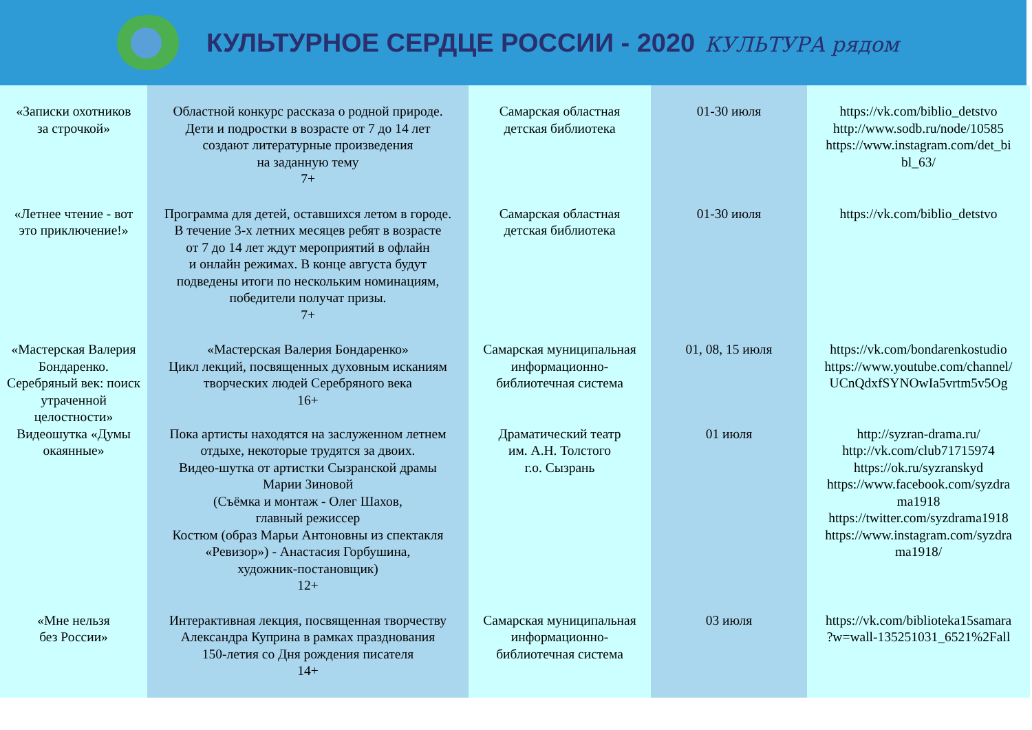КУЛЬТУРНОЕ СЕРДЦЕ РОССИИ - 2020 КУЛЬТУРА рядом
| «Записки охотников за строчкой» | Областной конкурс рассказа о родной природе. Дети и подростки в возрасте от 7 до 14 лет создают литературные произведения на заданную тему 7+ | Самарская областная детская библиотека | 01-30 июля | https://vk.com/biblio_detstvo http://www.sodb.ru/node/10585 https://www.instagram.com/det_bi bl_63/ |
| «Летнее чтение - вот это приключение!» | Программа для детей, оставшихся летом в городе. В течение 3-х летних месяцев ребят в возрасте от 7 до 14 лет ждут мероприятий в офлайн и онлайн режимах. В конце августа будут подведены итоги по нескольким номинациям, победители получат призы. 7+ | Самарская областная детская библиотека | 01-30 июля | https://vk.com/biblio_detstvo |
| «Мастерская Валерия Бондаренко. Серебряный век: поиск утраченной целостности» | «Мастерская Валерия Бондаренко» Цикл лекций, посвященных духовным исканиям творческих людей Серебряного века 16+ | Самарская муниципальная информационно- библиотечная система | 01, 08, 15 июля | https://vk.com/bondarenkostudio https://www.youtube.com/channel/ UCnQdxfSYNOwIa5vrtm5v5Og |
| Видеошутка «Думы окаянные» | Пока артисты находятся на заслуженном летнем отдыхе, некоторые трудятся за двоих. Видео-шутка от артистки Сызранской драмы Марии Зиновой (Съёмка и монтаж - Олег Шахов, главный режиссер Костюм (образ Марьи Антоновны из спектакля «Ревизор») - Анастасия Горбушина, художник-постановщик) 12+ | Драматический театр им. А.Н. Толстого г.о. Сызрань | 01 июля | http://syzran-drama.ru/ http://vk.com/club71715974 https://ok.ru/syzranskyd https://www.facebook.com/syzdra ma1918 https://twitter.com/syzdrama1918 https://www.instagram.com/syzdra ma1918/ |
| «Мне нельзя без России» | Интерактивная лекция, посвященная творчеству Александра Куприна в рамках празднования 150-летия со Дня рождения писателя 14+ | Самарская муниципальная информационно- библиотечная система | 03 июля | https://vk.com/biblioteka15samara ?w=wall-135251031_6521%2Fall |